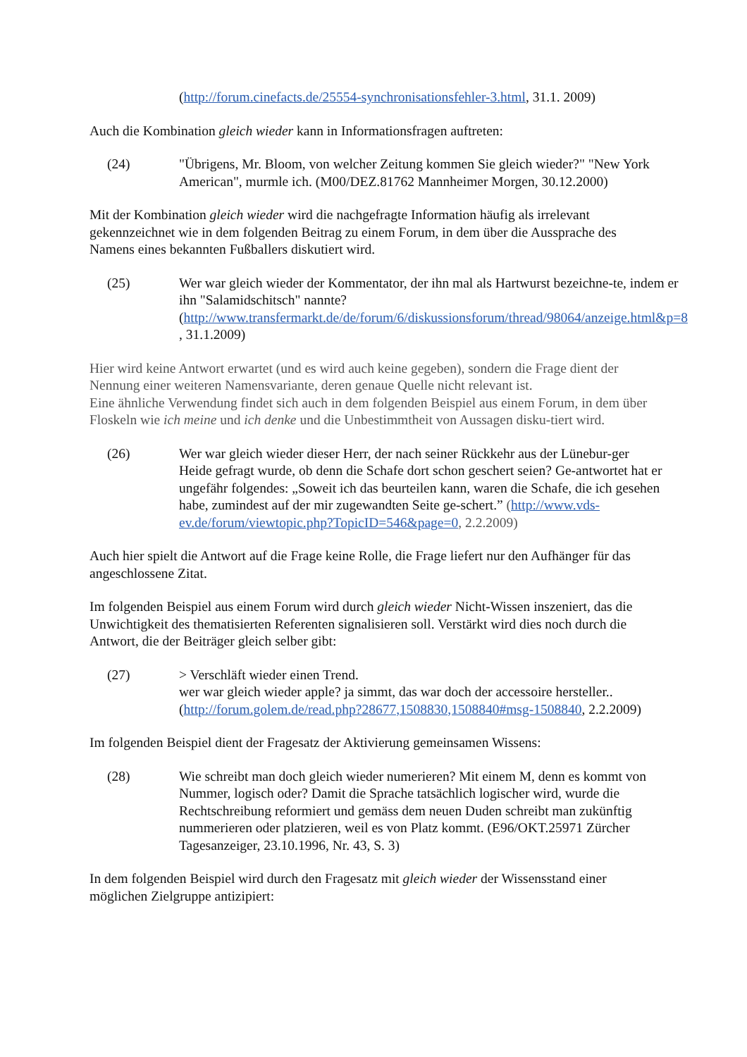(http://forum.cinefacts.de/25554-synchronisationsfehler-3.html, 31.1. 2009)
Auch die Kombination gleich wieder kann in Informationsfragen auftreten:
(24) "Übrigens, Mr. Bloom, von welcher Zeitung kommen Sie gleich wieder?" "New York American", murmle ich. (M00/DEZ.81762 Mannheimer Morgen, 30.12.2000)
Mit der Kombination gleich wieder wird die nachgefragte Information häufig als irrelevant gekennzeichnet wie in dem folgenden Beitrag zu einem Forum, in dem über die Aussprache des Namens eines bekannten Fußballers diskutiert wird.
(25) Wer war gleich wieder der Kommentator, der ihn mal als Hartwurst bezeichne-te, indem er ihn "Salamidschitsch" nannte? (http://www.transfermarkt.de/de/forum/6/diskussionsforum/thread/98064/anzeige.html&p=8 , 31.1.2009)
Hier wird keine Antwort erwartet (und es wird auch keine gegeben), sondern die Frage dient der Nennung einer weiteren Namensvariante, deren genaue Quelle nicht relevant ist.
Eine ähnliche Verwendung findet sich auch in dem folgenden Beispiel aus einem Forum, in dem über Floskeln wie ich meine und ich denke und die Unbestimmtheit von Aussagen disku-tiert wird.
(26) Wer war gleich wieder dieser Herr, der nach seiner Rückkehr aus der Lünebur-ger Heide gefragt wurde, ob denn die Schafe dort schon geschert seien? Ge-antwortet hat er ungefähr folgendes: „Soweit ich das beurteilen kann, waren die Schafe, die ich gesehen habe, zumindest auf der mir zugewandten Seite ge-schert.” (http://www.vds-ev.de/forum/viewtopic.php?TopicID=546&page=0, 2.2.2009)
Auch hier spielt die Antwort auf die Frage keine Rolle, die Frage liefert nur den Aufhänger für das angeschlossene Zitat.
Im folgenden Beispiel aus einem Forum wird durch gleich wieder Nicht-Wissen inszeniert, das die Unwichtigkeit des thematisierten Referenten signalisieren soll. Verstärkt wird dies noch durch die Antwort, die der Beiträger gleich selber gibt:
(27) > Verschläft wieder einen Trend.
wer war gleich wieder apple? ja simmt, das war doch der accessoire hersteller.. (http://forum.golem.de/read.php?28677,1508830,1508840#msg-1508840, 2.2.2009)
Im folgenden Beispiel dient der Fragesatz der Aktivierung gemeinsamen Wissens:
(28) Wie schreibt man doch gleich wieder numerieren? Mit einem M, denn es kommt von Nummer, logisch oder? Damit die Sprache tatsächlich logischer wird, wurde die Rechtschreibung reformiert und gemäss dem neuen Duden schreibt man zukünftig nummerieren oder platzieren, weil es von Platz kommt. (E96/OKT.25971 Zürcher Tagesanzeiger, 23.10.1996, Nr. 43, S. 3)
In dem folgenden Beispiel wird durch den Fragesatz mit gleich wieder der Wissensstand einer möglichen Zielgruppe antizipiert: